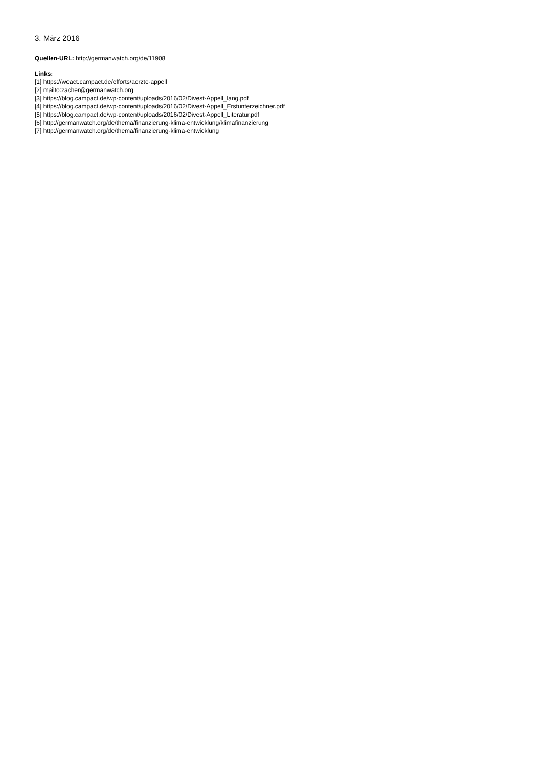3. März 2016
Quellen-URL: http://germanwatch.org/de/11908
Links:
[1] https://weact.campact.de/efforts/aerzte-appell
[2] mailto:zacher@germanwatch.org
[3] https://blog.campact.de/wp-content/uploads/2016/02/Divest-Appell_lang.pdf
[4] https://blog.campact.de/wp-content/uploads/2016/02/Divest-Appell_Erstunterzeichner.pdf
[5] https://blog.campact.de/wp-content/uploads/2016/02/Divest-Appell_Literatur.pdf
[6] http://germanwatch.org/de/thema/finanzierung-klima-entwicklung/klimafinanzierung
[7] http://germanwatch.org/de/thema/finanzierung-klima-entwicklung